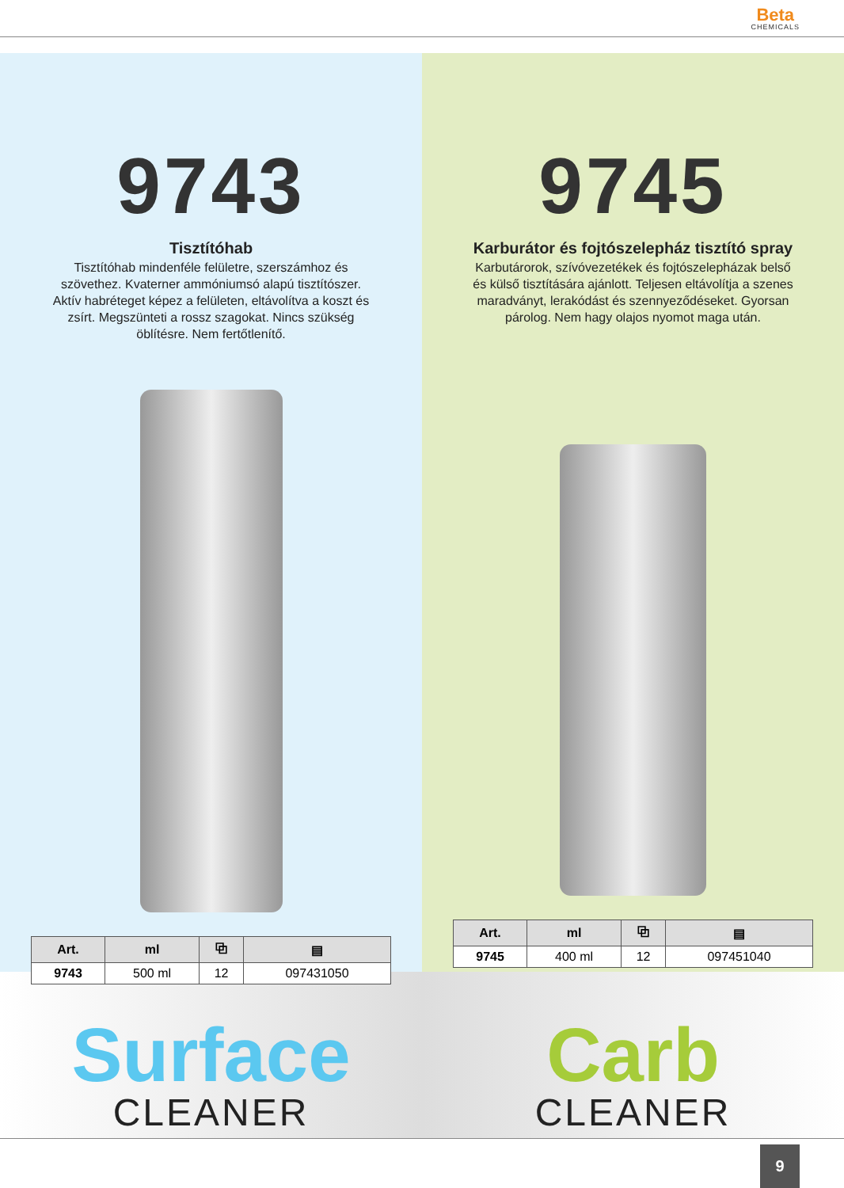Beta
CHEMICALS
9743
Tisztítóhab
Tisztítóhab mindenféle felületre, szerszámhoz és szövethez. Kvaterner ammóniumsó alapú tisztítószer. Aktív habréteget képez a felületen, eltávolítva a koszt és zsírt. Megszünteti a rossz szagokat. Nincs szükség öblítésre. Nem fertőtlenítő.
| Art. | ml | ⧉ | ▤ |
| --- | --- | --- | --- |
| 9743 | 500 ml | 12 | 097431050 |
9745
Karburátor és fojtószelepház tisztító spray
Karbutárorok, szívóvezetékek és fojtószelepházak belső és külső tisztítására ajánlott. Teljesen eltávolítja a szenes maradványt, lerakódást és szennyeződéseket. Gyorsan párolog. Nem hagy olajos nyomot maga után.
| Art. | ml | ⧉ | ▤ |
| --- | --- | --- | --- |
| 9745 | 400 ml | 12 | 097451040 |
Surface
CLEANER
Carb
CLEANER
9